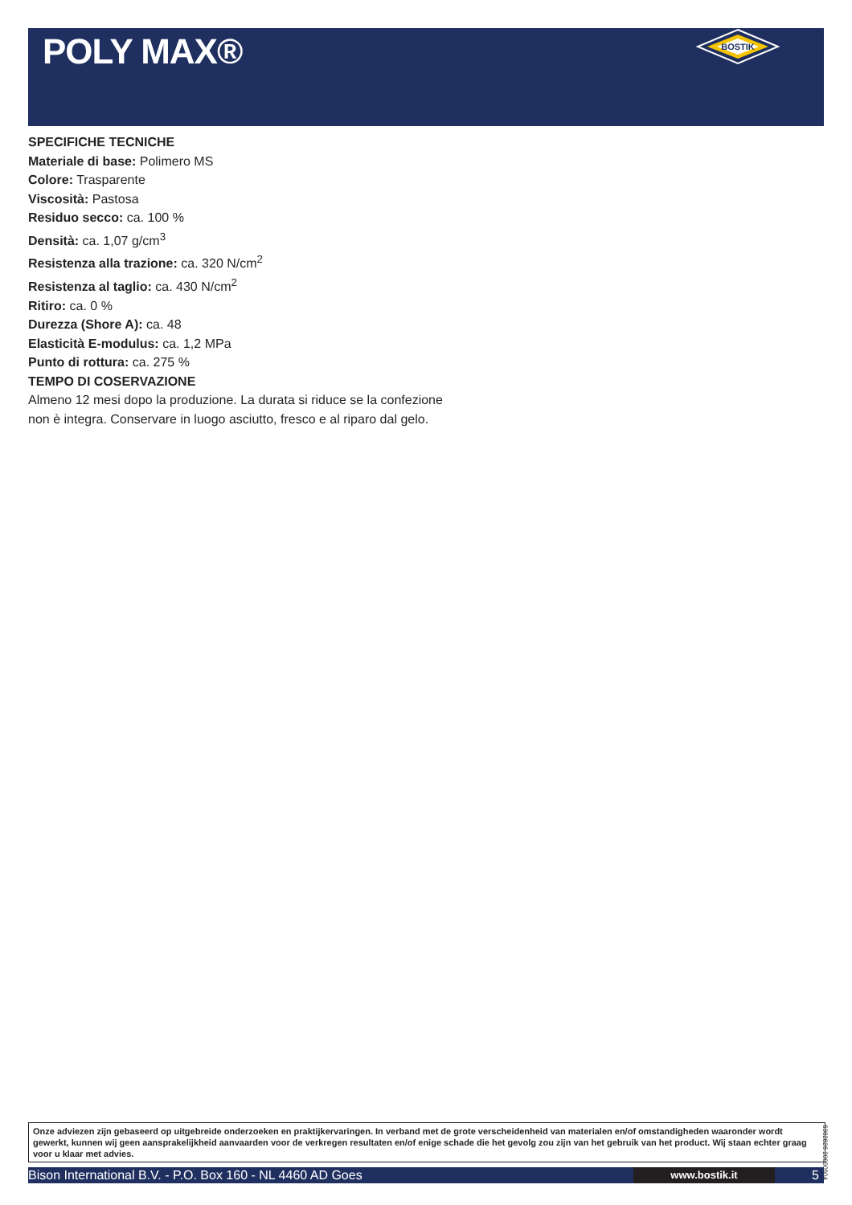POLY MAX®
BOSTIK
SPECIFICHE TECNICHE
Materiale di base: Polimero MS
Colore: Trasparente
Viscosità: Pastosa
Residuo secco: ca. 100 %
Densità: ca. 1,07 g/cm<sup>3</sup>
Resistenza alla trazione: ca. 320 N/cm<sup>2</sup>
Resistenza al taglio: ca. 430 N/cm<sup>2</sup>
Ritiro: ca. 0 %
Durezza (Shore A): ca. 48
Elasticità E-modulus: ca. 1,2 MPa
Punto di rottura: ca. 275 %
TEMPO DI COSERVAZIONE
Almeno 12 mesi dopo la produzione. La durata si riduce se la confezione non è integra. Conservare in luogo asciutto, fresco e al riparo dal gelo.
Onze adviezen zijn gebaseerd op uitgebreide onderzoeken en praktijkervaringen. In verband met de grote verscheidenheid van materialen en/of omstandigheden waaronder wordt gewerkt, kunnen wij geen aansprakelijkheid aanvaarden voor de verkregen resultaten en/of enige schade die het gevolg zou zijn van het gebruik van het product. Wij staan echter graag voor u klaar met advies.
6302826 20090904
Bison International B.V. - P.O. Box 160 - NL 4460 AD Goes www.bostik.it 5